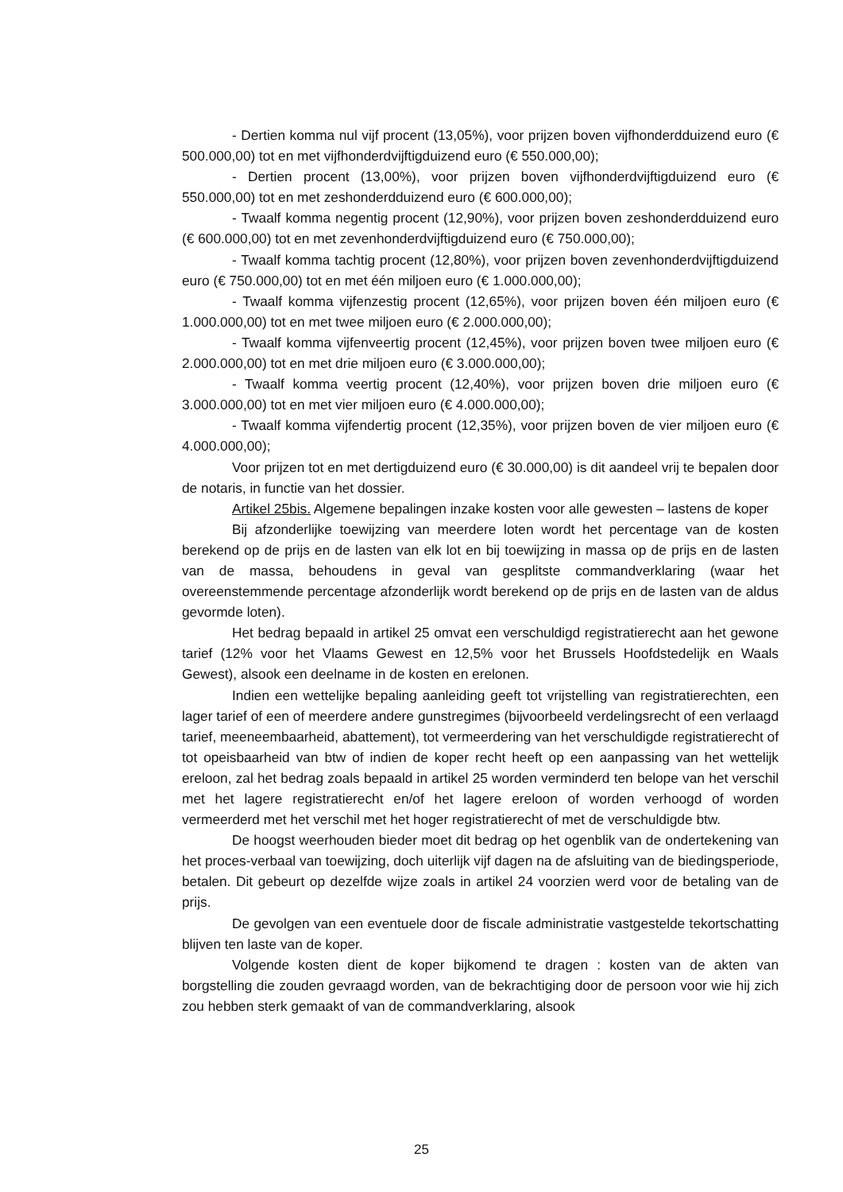- Dertien komma nul vijf procent (13,05%), voor prijzen boven vijfhonderdduizend euro (€ 500.000,00) tot en met vijfhonderdvijftigduizend euro (€ 550.000,00);
- Dertien procent (13,00%), voor prijzen boven vijfhonderdvijftigduizend euro (€ 550.000,00) tot en met zeshonderdduizend euro (€ 600.000,00);
- Twaalf komma negentig procent (12,90%), voor prijzen boven zeshonderdduizend euro (€ 600.000,00) tot en met zevenhonderdvijftigduizend euro (€ 750.000,00);
- Twaalf komma tachtig procent (12,80%), voor prijzen boven zevenhonderdvijftigduizend euro (€ 750.000,00) tot en met één miljoen euro (€ 1.000.000,00);
- Twaalf komma vijfenzestig procent (12,65%), voor prijzen boven één miljoen euro (€ 1.000.000,00) tot en met twee miljoen euro (€ 2.000.000,00);
- Twaalf komma vijfenveertig procent (12,45%), voor prijzen boven twee miljoen euro (€ 2.000.000,00) tot en met drie miljoen euro (€ 3.000.000,00);
- Twaalf komma veertig procent (12,40%), voor prijzen boven drie miljoen euro (€ 3.000.000,00) tot en met vier miljoen euro (€ 4.000.000,00);
- Twaalf komma vijfendertig procent (12,35%), voor prijzen boven de vier miljoen euro (€ 4.000.000,00);
Voor prijzen tot en met dertigduizend euro (€ 30.000,00) is dit aandeel vrij te bepalen door de notaris, in functie van het dossier.
Artikel 25bis. Algemene bepalingen inzake kosten voor alle gewesten – lastens de koper
Bij afzonderlijke toewijzing van meerdere loten wordt het percentage van de kosten berekend op de prijs en de lasten van elk lot en bij toewijzing in massa op de prijs en de lasten van de massa, behoudens in geval van gesplitste commandverklaring (waar het overeenstemmende percentage afzonderlijk wordt berekend op de prijs en de lasten van de aldus gevormde loten).
Het bedrag bepaald in artikel 25 omvat een verschuldigd registratierecht aan het gewone tarief (12% voor het Vlaams Gewest en 12,5% voor het Brussels Hoofdstedelijk en Waals Gewest), alsook een deelname in de kosten en erelonen.
Indien een wettelijke bepaling aanleiding geeft tot vrijstelling van registratierechten, een lager tarief of een of meerdere andere gunstregimes (bijvoorbeeld verdelingsrecht of een verlaagd tarief, meeneembaarheid, abattement), tot vermeerdering van het verschuldigde registratierecht of tot opeisbaarheid van btw of indien de koper recht heeft op een aanpassing van het wettelijk ereloon, zal het bedrag zoals bepaald in artikel 25 worden verminderd ten belope van het verschil met het lagere registratierecht en/of het lagere ereloon of worden verhoogd of worden vermeerderd met het verschil met het hoger registratierecht of met de verschuldigde btw.
De hoogst weerhouden bieder moet dit bedrag op het ogenblik van de ondertekening van het proces-verbaal van toewijzing, doch uiterlijk vijf dagen na de afsluiting van de biedingsperiode, betalen. Dit gebeurt op dezelfde wijze zoals in artikel 24 voorzien werd voor de betaling van de prijs.
De gevolgen van een eventuele door de fiscale administratie vastgestelde tekortschatting blijven ten laste van de koper.
Volgende kosten dient de koper bijkomend te dragen : kosten van de akten van borgstelling die zouden gevraagd worden, van de bekrachtiging door de persoon voor wie hij zich zou hebben sterk gemaakt of van de commandverklaring, alsook
25